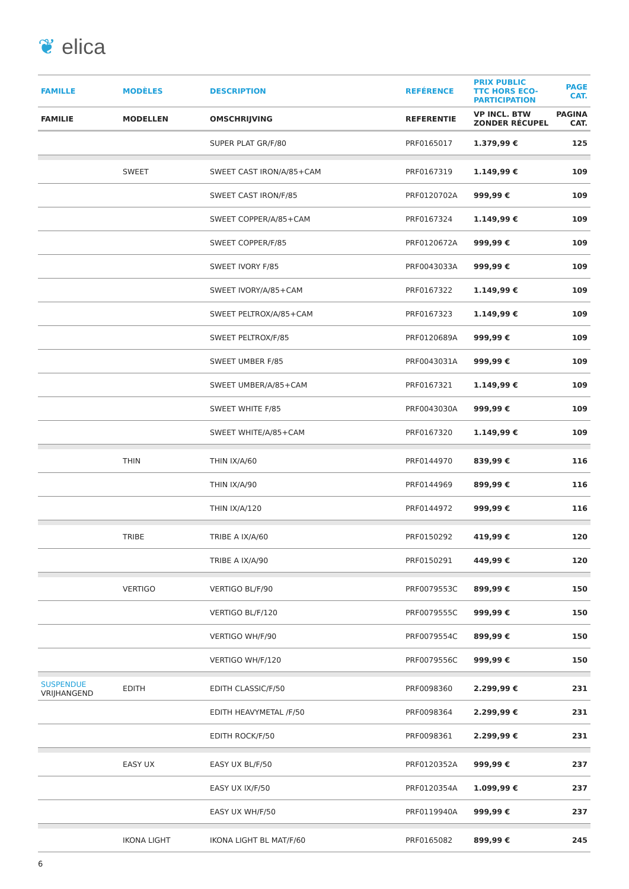❦ elica
| FAMILLE | MODÈLES | DESCRIPTION | REFÉRENCE | PRIX PUBLIC TTC HORS ECO- PARTICIPATION | PAGE CAT. |
| --- | --- | --- | --- | --- | --- |
| FAMILIE | MODELLEN | OMSCHRIJVING | REFERENTIE | VP INCL. BTW ZONDER RÉCUPEL | PAGINA CAT. |
| | | SUPER PLAT GR/F/80 | PRF0165017 | 1.379,99 € | 125 |
| | SWEET | SWEET CAST IRON/A/85+CAM | PRF0167319 | 1.149,99 € | 109 |
| | | SWEET CAST IRON/F/85 | PRF0120702A | 999,99 € | 109 |
| | | SWEET COPPER/A/85+CAM | PRF0167324 | 1.149,99 € | 109 |
| | | SWEET COPPER/F/85 | PRF0120672A | 999,99 € | 109 |
| | | SWEET IVORY F/85 | PRF0043033A | 999,99 € | 109 |
| | | SWEET IVORY/A/85+CAM | PRF0167322 | 1.149,99 € | 109 |
| | | SWEET PELTROX/A/85+CAM | PRF0167323 | 1.149,99 € | 109 |
| | | SWEET PELTROX/F/85 | PRF0120689A | 999,99 € | 109 |
| | | SWEET UMBER F/85 | PRF0043031A | 999,99 € | 109 |
| | | SWEET UMBER/A/85+CAM | PRF0167321 | 1.149,99 € | 109 |
| | | SWEET WHITE F/85 | PRF0043030A | 999,99 € | 109 |
| | | SWEET WHITE/A/85+CAM | PRF0167320 | 1.149,99 € | 109 |
| | THIN | THIN IX/A/60 | PRF0144970 | 839,99 € | 116 |
| | | THIN IX/A/90 | PRF0144969 | 899,99 € | 116 |
| | | THIN IX/A/120 | PRF0144972 | 999,99 € | 116 |
| | TRIBE | TRIBE A IX/A/60 | PRF0150292 | 419,99 € | 120 |
| | | TRIBE A IX/A/90 | PRF0150291 | 449,99 € | 120 |
| | VERTIGO | VERTIGO BL/F/90 | PRF0079553C | 899,99 € | 150 |
| | | VERTIGO BL/F/120 | PRF0079555C | 999,99 € | 150 |
| | | VERTIGO WH/F/90 | PRF0079554C | 899,99 € | 150 |
| | | VERTIGO WH/F/120 | PRF0079556C | 999,99 € | 150 |
| SUSPENDUE VRIJHANGEND | EDITH | EDITH CLASSIC/F/50 | PRF0098360 | 2.299,99 € | 231 |
| | | EDITH HEAVYMETAL /F/50 | PRF0098364 | 2.299,99 € | 231 |
| | | EDITH ROCK/F/50 | PRF0098361 | 2.299,99 € | 231 |
| | EASY UX | EASY UX BL/F/50 | PRF0120352A | 999,99 € | 237 |
| | | EASY UX IX/F/50 | PRF0120354A | 1.099,99 € | 237 |
| | | EASY UX WH/F/50 | PRF0119940A | 999,99 € | 237 |
| | IKONA LIGHT | IKONA LIGHT BL MAT/F/60 | PRF0165082 | 899,99 € | 245 |
6